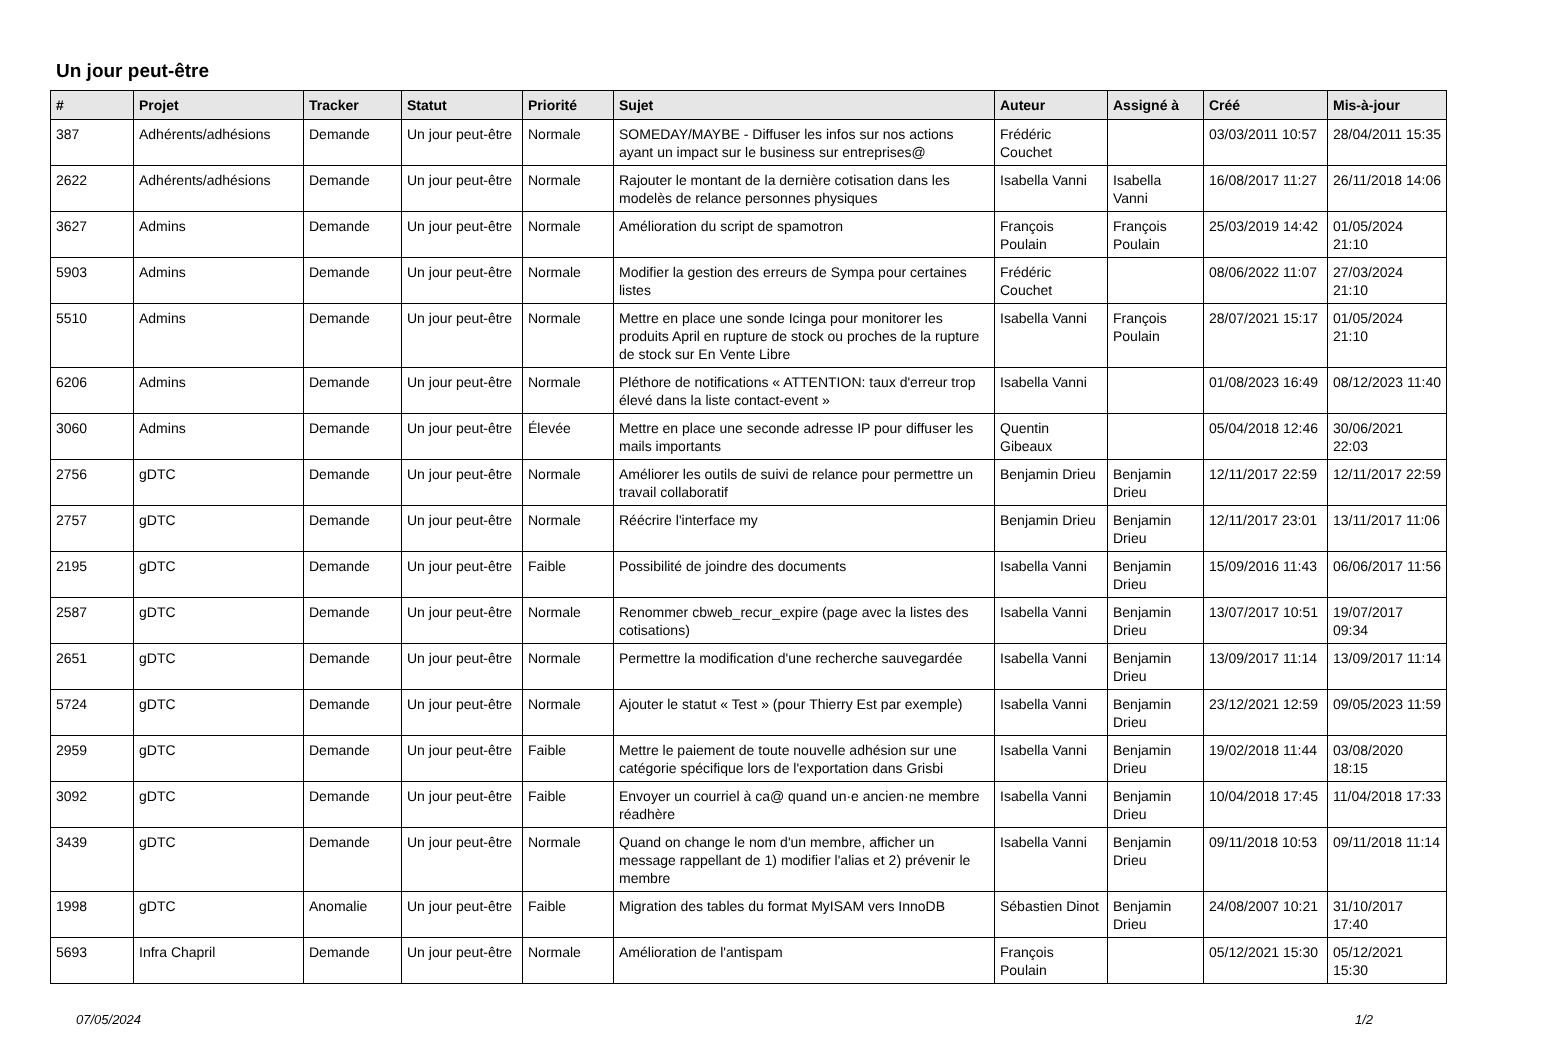Un jour peut-être
| # | Projet | Tracker | Statut | Priorité | Sujet | Auteur | Assigné à | Créé | Mis-à-jour |
| --- | --- | --- | --- | --- | --- | --- | --- | --- | --- |
| 387 | Adhérents/adhésions | Demande | Un jour peut-être | Normale | SOMEDAY/MAYBE - Diffuser les infos sur nos actions ayant un impact sur le business sur entreprises@ | Frédéric Couchet | | 03/03/2011 10:57 | 28/04/2011 15:35 |
| 2622 | Adhérents/adhésions | Demande | Un jour peut-être | Normale | Rajouter le montant de la dernière cotisation dans les modelès de relance personnes physiques | Isabella Vanni | Isabella Vanni | 16/08/2017 11:27 | 26/11/2018 14:06 |
| 3627 | Admins | Demande | Un jour peut-être | Normale | Amélioration du script de spamotron | François Poulain | François Poulain | 25/03/2019 14:42 | 01/05/2024 21:10 |
| 5903 | Admins | Demande | Un jour peut-être | Normale | Modifier la gestion des erreurs de Sympa pour certaines listes | Frédéric Couchet | | 08/06/2022 11:07 | 27/03/2024 21:10 |
| 5510 | Admins | Demande | Un jour peut-être | Normale | Mettre en place une sonde Icinga pour monitorer les produits April en rupture de stock ou proches de la rupture de stock sur En Vente Libre | Isabella Vanni | François Poulain | 28/07/2021 15:17 | 01/05/2024 21:10 |
| 6206 | Admins | Demande | Un jour peut-être | Normale | Pléthore de notifications « ATTENTION: taux d'erreur trop élevé dans la liste contact-event » | Isabella Vanni | | 01/08/2023 16:49 | 08/12/2023 11:40 |
| 3060 | Admins | Demande | Un jour peut-être | Élevée | Mettre en place une seconde adresse IP pour diffuser les mails importants | Quentin Gibeaux | | 05/04/2018 12:46 | 30/06/2021 22:03 |
| 2756 | gDTC | Demande | Un jour peut-être | Normale | Améliorer les outils de suivi de relance pour permettre un travail collaboratif | Benjamin Drieu | Benjamin Drieu | 12/11/2017 22:59 | 12/11/2017 22:59 |
| 2757 | gDTC | Demande | Un jour peut-être | Normale | Réécrire l'interface my | Benjamin Drieu | Benjamin Drieu | 12/11/2017 23:01 | 13/11/2017 11:06 |
| 2195 | gDTC | Demande | Un jour peut-être | Faible | Possibilité de joindre des documents | Isabella Vanni | Benjamin Drieu | 15/09/2016 11:43 | 06/06/2017 11:56 |
| 2587 | gDTC | Demande | Un jour peut-être | Normale | Renommer cbweb_recur_expire (page avec la listes des cotisations) | Isabella Vanni | Benjamin Drieu | 13/07/2017 10:51 | 19/07/2017 09:34 |
| 2651 | gDTC | Demande | Un jour peut-être | Normale | Permettre la modification d'une recherche sauvegardée | Isabella Vanni | Benjamin Drieu | 13/09/2017 11:14 | 13/09/2017 11:14 |
| 5724 | gDTC | Demande | Un jour peut-être | Normale | Ajouter le statut « Test » (pour Thierry Est par exemple) | Isabella Vanni | Benjamin Drieu | 23/12/2021 12:59 | 09/05/2023 11:59 |
| 2959 | gDTC | Demande | Un jour peut-être | Faible | Mettre le paiement de toute nouvelle adhésion sur une catégorie spécifique lors de l'exportation dans Grisbi | Isabella Vanni | Benjamin Drieu | 19/02/2018 11:44 | 03/08/2020 18:15 |
| 3092 | gDTC | Demande | Un jour peut-être | Faible | Envoyer un courriel à ca@ quand un·e ancien·ne membre réadhère | Isabella Vanni | Benjamin Drieu | 10/04/2018 17:45 | 11/04/2018 17:33 |
| 3439 | gDTC | Demande | Un jour peut-être | Normale | Quand on change le nom d'un membre, afficher un message rappellant de 1) modifier l'alias et 2) prévenir le membre | Isabella Vanni | Benjamin Drieu | 09/11/2018 10:53 | 09/11/2018 11:14 |
| 1998 | gDTC | Anomalie | Un jour peut-être | Faible | Migration des tables du format MyISAM vers InnoDB | Sébastien Dinot | Benjamin Drieu | 24/08/2007 10:21 | 31/10/2017 17:40 |
| 5693 | Infra Chapril | Demande | Un jour peut-être | Normale | Amélioration de l'antispam | François Poulain | | 05/12/2021 15:30 | 05/12/2021 15:30 |
07/05/2024 1/2